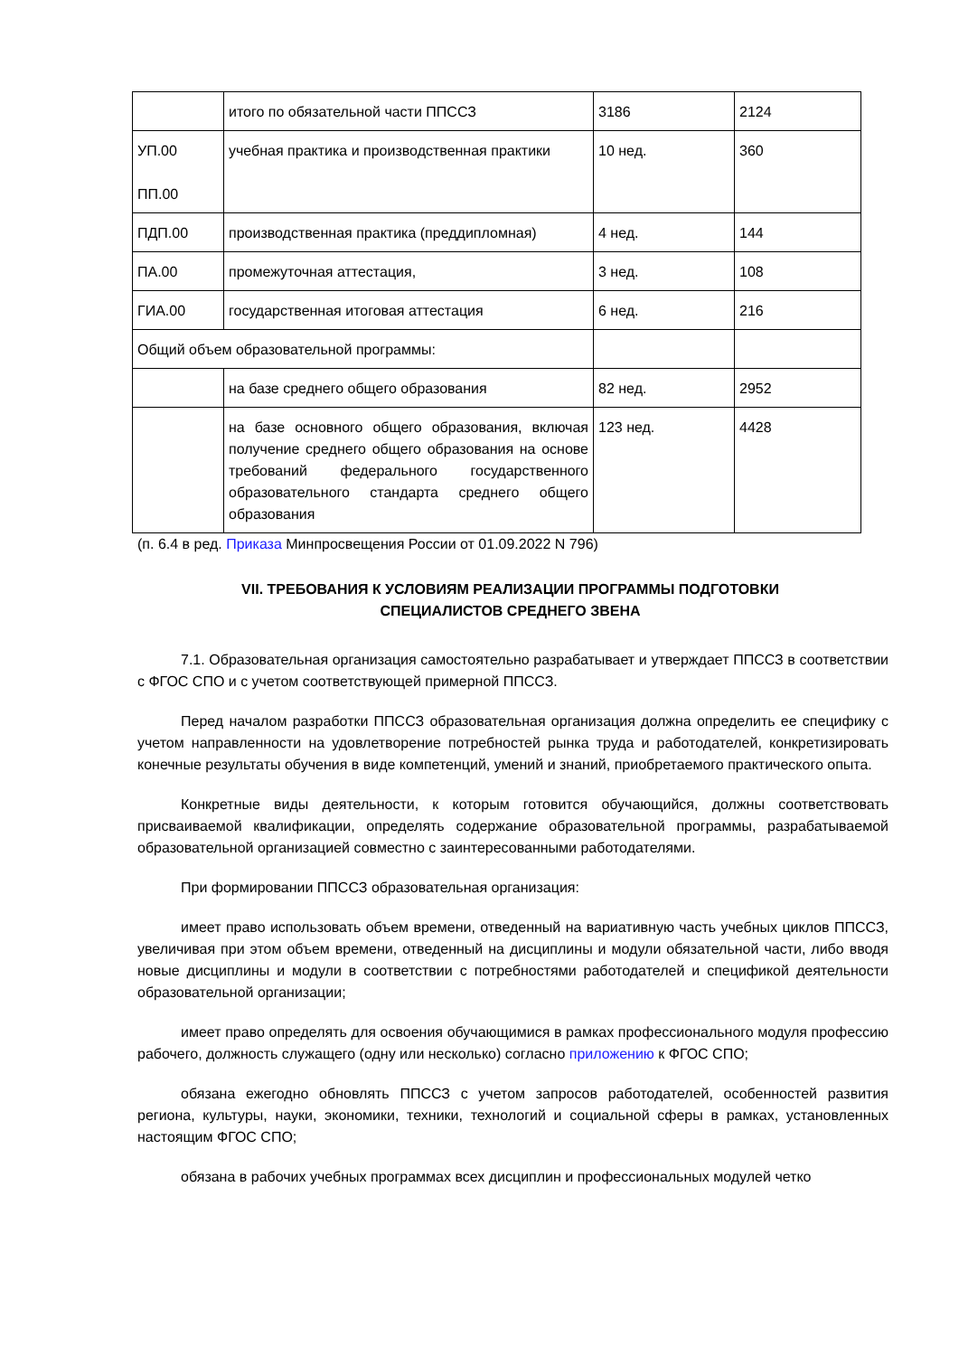| | итого по обязательной части ППССЗ | 3186 | 2124 |
| УП.00 ПП.00 | учебная практика и производственная практики | 10 нед. | 360 |
| ПДП.00 | производственная практика (преддипломная) | 4 нед. | 144 |
| ПА.00 | промежуточная аттестация, | 3 нед. | 108 |
| ГИА.00 | государственная итоговая аттестация | 6 нед. | 216 |
| Общий объем образовательной программы: | | | |
| | на базе среднего общего образования | 82 нед. | 2952 |
| | на базе основного общего образования, включая получение среднего общего образования на основе требований федерального государственного образовательного стандарта среднего общего образования | 123 нед. | 4428 |
(п. 6.4 в ред. Приказа Минпросвещения России от 01.09.2022 N 796)
VII. ТРЕБОВАНИЯ К УСЛОВИЯМ РЕАЛИЗАЦИИ ПРОГРАММЫ ПОДГОТОВКИ
СПЕЦИАЛИСТОВ СРЕДНЕГО ЗВЕНА
7.1. Образовательная организация самостоятельно разрабатывает и утверждает ППССЗ в соответствии с ФГОС СПО и с учетом соответствующей примерной ППССЗ.
Перед началом разработки ППССЗ образовательная организация должна определить ее специфику с учетом направленности на удовлетворение потребностей рынка труда и работодателей, конкретизировать конечные результаты обучения в виде компетенций, умений и знаний, приобретаемого практического опыта.
Конкретные виды деятельности, к которым готовится обучающийся, должны соответствовать присваиваемой квалификации, определять содержание образовательной программы, разрабатываемой образовательной организацией совместно с заинтересованными работодателями.
При формировании ППССЗ образовательная организация:
имеет право использовать объем времени, отведенный на вариативную часть учебных циклов ППССЗ, увеличивая при этом объем времени, отведенный на дисциплины и модули обязательной части, либо вводя новые дисциплины и модули в соответствии с потребностями работодателей и спецификой деятельности образовательной организации;
имеет право определять для освоения обучающимися в рамках профессионального модуля профессию рабочего, должность служащего (одну или несколько) согласно приложению к ФГОС СПО;
обязана ежегодно обновлять ППССЗ с учетом запросов работодателей, особенностей развития региона, культуры, науки, экономики, техники, технологий и социальной сферы в рамках, установленных настоящим ФГОС СПО;
обязана в рабочих учебных программах всех дисциплин и профессиональных модулей четко